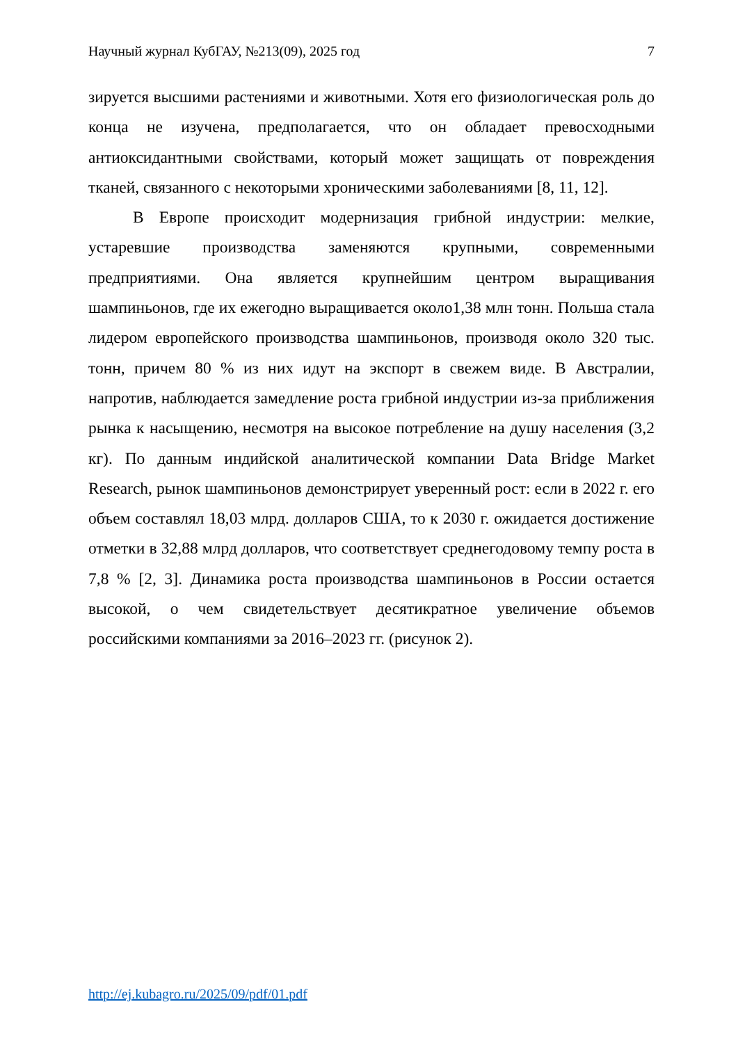Научный журнал КубГАУ, №213(09), 2025 год 7
зируется высшими растениями и животными. Хотя его физиологическая роль до конца не изучена, предполагается, что он обладает превосходными антиоксидантными свойствами, который может защищать от повреждения тканей, связанного с некоторыми хроническими заболеваниями [8, 11, 12].
В Европе происходит модернизация грибной индустрии: мелкие, устаревшие производства заменяются крупными, современными предприятиями. Она является крупнейшим центром выращивания шампиньонов, где их ежегодно выращивается около1,38 млн тонн. Польша стала лидером европейского производства шампиньонов, производя около 320 тыс. тонн, причем 80 % из них идут на экспорт в свежем виде. В Австралии, напротив, наблюдается замедление роста грибной индустрии из-за приближения рынка к насыщению, несмотря на высокое потребление на душу населения (3,2 кг). По данным индийской аналитической компании Data Bridge Market Research, рынок шампиньонов демонстрирует уверенный рост: если в 2022 г. его объем составлял 18,03 млрд. долларов США, то к 2030 г. ожидается достижение отметки в 32,88 млрд долларов, что соответствует среднегодовому темпу роста в 7,8 % [2, 3]. Динамика роста производства шампиньонов в России остается высокой, о чем свидетельствует десятикратное увеличение объемов российскими компаниями за 2016–2023 гг. (рисунок 2).
http://ej.kubagro.ru/2025/09/pdf/01.pdf